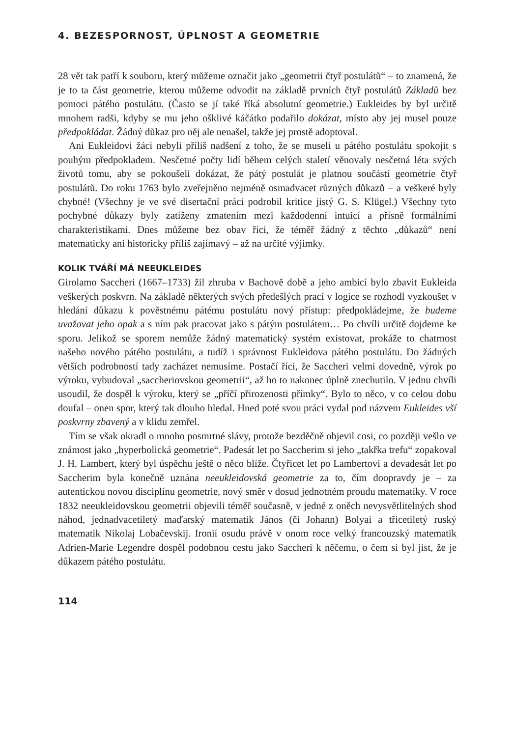4. BEZESPORNOST, ÚPLNOST A GEOMETRIE
28 vět tak patří k souboru, který můžeme označit jako „geometrii čtyř postulátů“ – to znamená, že je to ta část geometrie, kterou můžeme odvodit na základě prvních čtyř postulátů Základů bez pomoci pátého postulátu. (Často se jí také říká absolutní geometrie.) Eukleides by byl určitě mnohem radši, kdyby se mu jeho ošklivé káčátko podařilo dokázat, místo aby jej musel pouze předpokládat. Žádný důkaz pro něj ale nenašel, takže jej prostě adoptoval.
Ani Eukleidovi žáci nebyli příliš nadšení z toho, že se museli u pátého postulátu spokojit s pouhým předpokladem. Nesčetné počty lidí během celých staletí věnovaly nesčetná léta svých životů tomu, aby se pokoušeli dokázat, že pátý postulát je platnou součástí geometrie čtyř postulátů. Do roku 1763 bylo zveřejněno nejméně osmadvacet různých důkazů – a veškeré byly chybné! (Všechny je ve své disertační práci podrobil kritice jistý G. S. Klügel.) Všechny tyto pochybné důkazy byly zatíženy zmatením mezi každodenní intuicí a přísně formálními charakteristikami. Dnes můžeme bez obav říci, že téměř žádný z těchto „důkazů“ není matematicky ani historicky příliš zajímavý – až na určité výjimky.
KOLIK TVÁŘÍ MÁ NEEUKLEIDES
Girolamo Saccheri (1667–1733) žil zhruba v Bachově době a jeho ambicí bylo zbavit Eukleida veškerých poskvrn. Na základě některých svých předešlých prací v logice se rozhodl vyzkoušet v hledání důkazu k pověstnému pátému postulátu nový přístup: předpokládejme, že budeme uvažovat jeho opak a s ním pak pracovat jako s pátým postulátem… Po chvíli určitě dojdeme ke sporu. Jelikož se sporem nemůže žádný matematický systém existovat, prokáže to chatrnost našeho nového pátého postulátu, a tudíž i správnost Eukleidova pátého postulátu. Do žádných větších podrobností tady zacházet nemusíme. Postačí říci, že Saccheri velmi dovedně, výrok po výroku, vybudoval „saccheriovskou geometrii“, až ho to nakonec úplně znechutilo. V jednu chvíli usoudil, že dospěl k výroku, který se „příčí přirozenosti přímky“. Bylo to něco, v co celou dobu doufal – onen spor, který tak dlouho hledal. Hned poté svou práci vydal pod názvem Eukleides vší poskvrny zbavený a v klidu zemřel.
Tím se však okradl o mnoho posmrtné slávy, protože bezděčně objevil cosi, co později vešlo ve známost jako „hyperbolická geometrie“. Padesát let po Saccherim si jeho „takřka trefu“ zopakoval J. H. Lambert, který byl úspěchu ještě o něco blíže. Čtyřicet let po Lambertovi a devadesát let po Saccherim byla konečně uznána neeukleidovská geometrie za to, čím doopravdy je – za autentickou novou disciplínu geometrie, nový směr v dosud jednotném proudu matematiky. V roce 1832 neeukleidovskou geometrii objevili téměř současně, v jedné z oněch nevysvětlitelných shod náhod, jednadvacetiletý maďarský matematik János (či Johann) Bolyai a třicetiletý ruský matematik Nikolaj Lobačevskij. Ironií osudu právě v onom roce velký francouzský matematik Adrien-Marie Legendre dospěl podobnou cestu jako Saccheri k něčemu, o čem si byl jist, že je důkazem pátého postulátu.
114